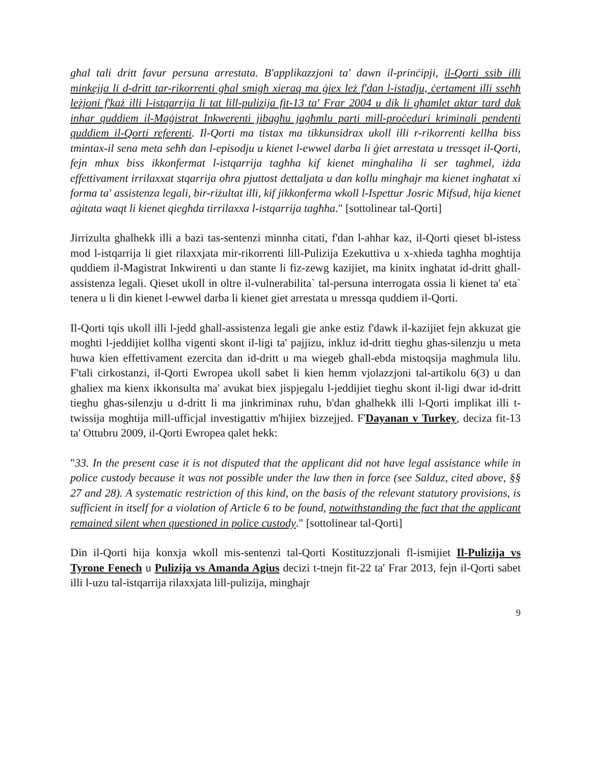għal tali dritt favur persuna arrestata. B'applikazzjoni ta' dawn il-prinċipji, il-Qorti ssib illi minkejja li d-dritt tar-rikorrenti għal smigħ xieraq ma ġiex leż f'dan l-istadju, ċertament illi sseħħ leżjoni f'każ illi l-istqarrija li tat lill-pulizija fit-13 ta' Frar 2004 u dik li għamlet aktar tard dak inhar quddiem il-Maġistrat Inkwerenti jibqgħu jagħmlu parti mill-proċeduri kriminali pendenti quddiem il-Qorti referenti. Il-Qorti ma tistax ma tikkunsidrax ukoll illi r-rikorrenti kellha biss tmintax-il sena meta seħħ dan l-episodju u kienet l-ewwel darba li ġiet arrestata u tressqet il-Qorti, fejn mhux biss ikkonfermat l-istqarrija tagħha kif kienet minghaliha li ser tagħmel, iżda effettivament irrilaxxat stqarrija oħra pjuttost dettaljata u dan kollu mingħajr ma kienet ingħatat xi forma ta' assistenza legali, bir-riżultat illi, kif jikkonferma wkoll l-Ispettur Josric Mifsud, hija kienet aġitata waqt li kienet qiegħda tirrilaxxa l-istqarrija tagħha." [sottolinear tal-Qorti]
Jirrizulta ghalhekk illi a bazi tas-sentenzi minnha citati, f'dan l-ahhar kaz, il-Qorti qieset bl-istess mod l-istqarrija li giet rilaxxjata mir-rikorrenti lill-Pulizija Ezekuttiva u x-xhieda taghha moghtija quddiem il-Magistrat Inkwirenti u dan stante li fiz-zewg kazijiet, ma kinitx inghatat id-dritt ghall-assistenza legali. Qieset ukoll in oltre il-vulnerabilita` tal-persuna interrogata ossia li kienet ta' eta` tenera u li din kienet l-ewwel darba li kienet giet arrestata u mressqa quddiem il-Qorti.
Il-Qorti tqis ukoll illi l-jedd ghall-assistenza legali gie anke estiz f'dawk il-kazijiet fejn akkuzat gie moghti l-jeddijiet kollha vigenti skont il-ligi ta' pajjizu, inkluz id-dritt tieghu ghas-silenzju u meta huwa kien effettivament ezercita dan id-dritt u ma wiegeb ghall-ebda mistoqsija maghmula lilu. F'tali cirkostanzi, il-Qorti Ewropea ukoll sabet li kien hemm vjolazzjoni tal-artikolu 6(3) u dan ghaliex ma kienx ikkonsulta ma' avukat biex jispjegalu l-jeddijiet tieghu skont il-ligi dwar id-dritt tieghu ghas-silenzju u d-dritt li ma jinkriminax ruhu, b'dan ghalhekk illi l-Qorti implikat illi t-twissija moghtija mill-ufficjal investigattiv m'hijiex bizzejjed. F'Dayanan v Turkey, deciza fit-13 ta' Ottubru 2009, il-Qorti Ewropea qalet hekk:
"33. In the present case it is not disputed that the applicant did not have legal assistance while in police custody because it was not possible under the law then in force (see Salduz, cited above, §§ 27 and 28). A systematic restriction of this kind, on the basis of the relevant statutory provisions, is sufficient in itself for a violation of Article 6 to be found, notwithstanding the fact that the applicant remained silent when questioned in police custody." [sottolinear tal-Qorti]
Din il-Qorti hija konxja wkoll mis-sentenzi tal-Qorti Kostituzzjonali fl-ismijiet Il-Pulizija vs Tyrone Fenech u Pulizija vs Amanda Agius decizi t-tnejn fit-22 ta' Frar 2013, fejn il-Qorti sabet illi l-uzu tal-istqarrija rilaxxjata lill-pulizija, minghajr
9